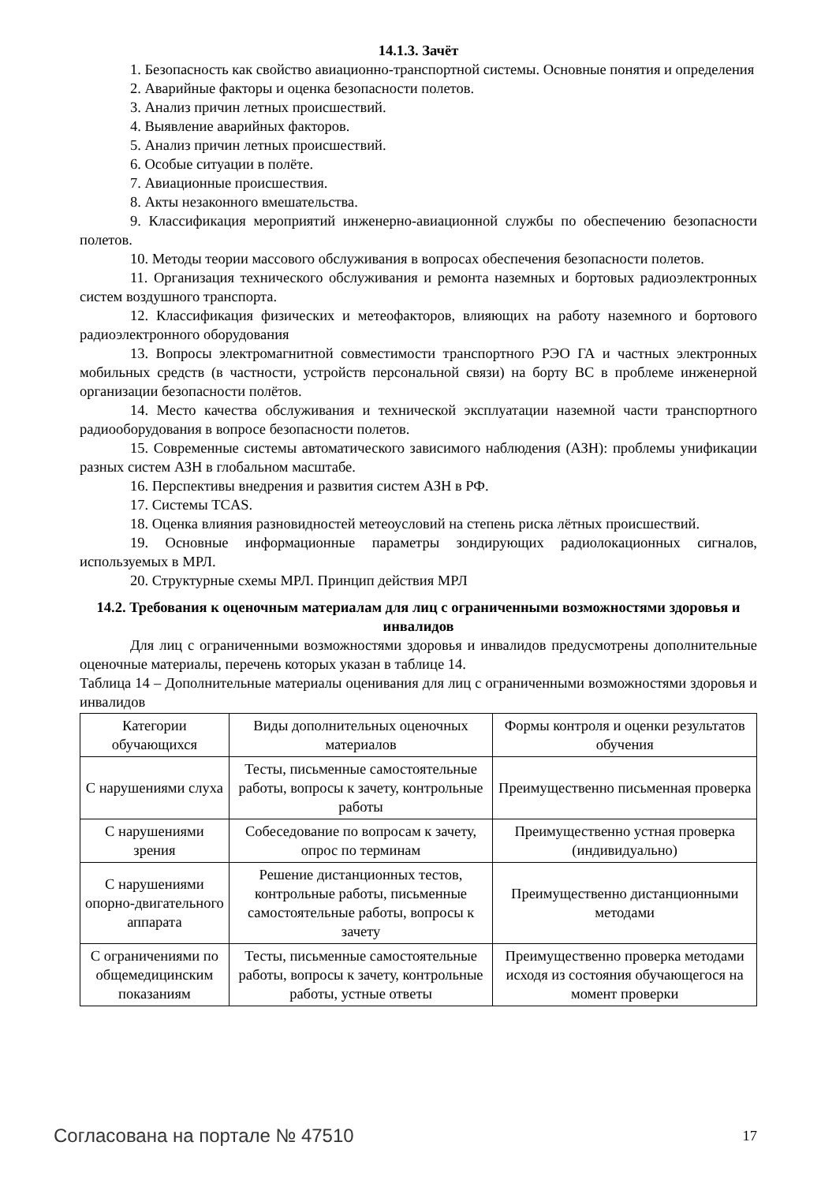14.1.3. Зачёт
1. Безопасность как свойство авиационно-транспортной системы. Основные понятия и определения
2. Аварийные факторы и оценка безопасности полетов.
3. Анализ причин летных происшествий.
4. Выявление аварийных факторов.
5. Анализ причин летных происшествий.
6. Особые ситуации в полёте.
7. Авиационные происшествия.
8. Акты незаконного вмешательства.
9. Классификация мероприятий инженерно-авиационной службы по обеспечению безопасности полетов.
10. Методы теории массового обслуживания в вопросах обеспечения безопасности полетов.
11. Организация технического обслуживания и ремонта наземных и бортовых радиоэлектронных систем воздушного транспорта.
12. Классификация физических и метеофакторов, влияющих на работу наземного и бортового радиоэлектронного оборудования
13. Вопросы электромагнитной совместимости транспортного РЭО ГА и частных электронных мобильных средств (в частности, устройств персональной связи) на борту ВС в проблеме инженерной организации безопасности полётов.
14. Место качества обслуживания и технической эксплуатации наземной части транспортного радиооборудования в вопросе безопасности полетов.
15. Современные системы автоматического зависимого наблюдения (АЗН): проблемы унификации разных систем АЗН в глобальном масштабе.
16. Перспективы внедрения и развития систем АЗН в РФ.
17. Системы TCAS.
18. Оценка влияния разновидностей метеоусловий на степень риска лётных происшествий.
19. Основные информационные параметры зондирующих радиолокационных сигналов, используемых в МРЛ.
20. Структурные схемы МРЛ. Принцип действия МРЛ
14.2. Требования к оценочным материалам для лиц с ограниченными возможностями здоровья и инвалидов
Для лиц с ограниченными возможностями здоровья и инвалидов предусмотрены дополнительные оценочные материалы, перечень которых указан в таблице 14.
Таблица 14 – Дополнительные материалы оценивания для лиц с ограниченными возможностями здоровья и инвалидов
| Категории обучающихся | Виды дополнительных оценочных материалов | Формы контроля и оценки результатов обучения |
| С нарушениями слуха | Тесты, письменные самостоятельные работы, вопросы к зачету, контрольные работы | Преимущественно письменная проверка |
| С нарушениями зрения | Собеседование по вопросам к зачету, опрос по терминам | Преимущественно устная проверка (индивидуально) |
| С нарушениями опорно-двигательного аппарата | Решение дистанционных тестов, контрольные работы, письменные самостоятельные работы, вопросы к зачету | Преимущественно дистанционными методами |
| С ограничениями по общемедицинским показаниям | Тесты, письменные самостоятельные работы, вопросы к зачету, контрольные работы, устные ответы | Преимущественно проверка методами исходя из состояния обучающегося на момент проверки |
Согласована на портале № 47510 17